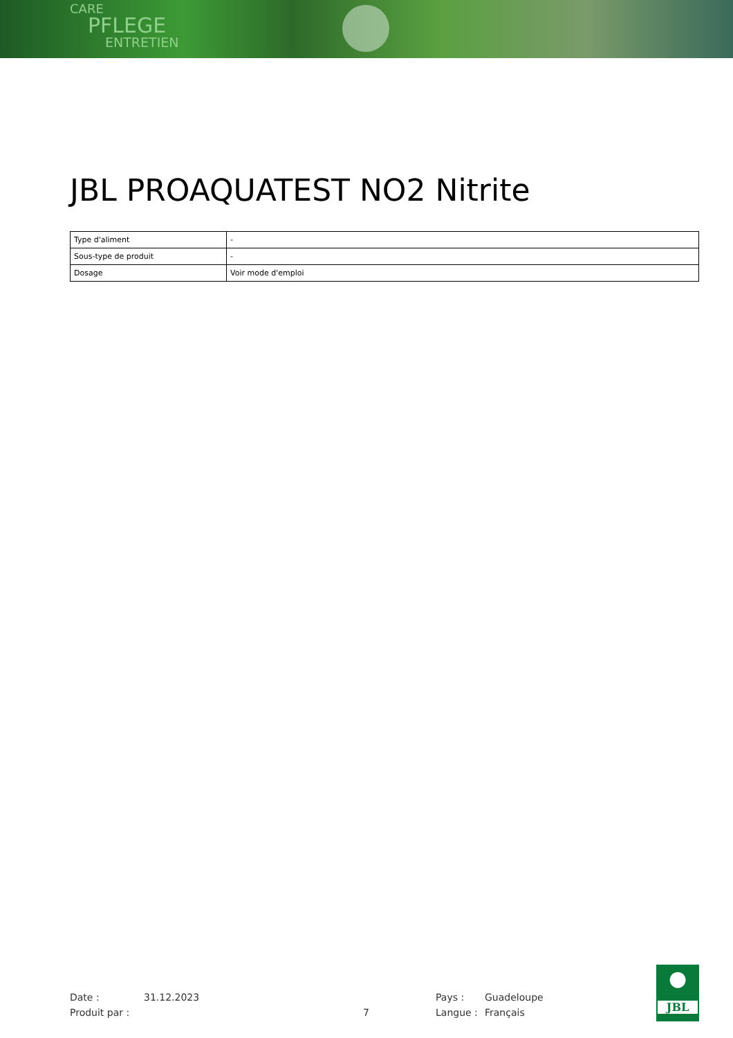CARE
PFLEGE
ENTRETIEN
JBL PROAQUATEST NO2 Nitrite
| Type d'aliment | - |
| Sous-type de produit | - |
| Dosage | Voir mode d'emploi |
Date : 31.12.2023 Pays : Guadeloupe
Produit par : 7 Langue : Français
●
JBL